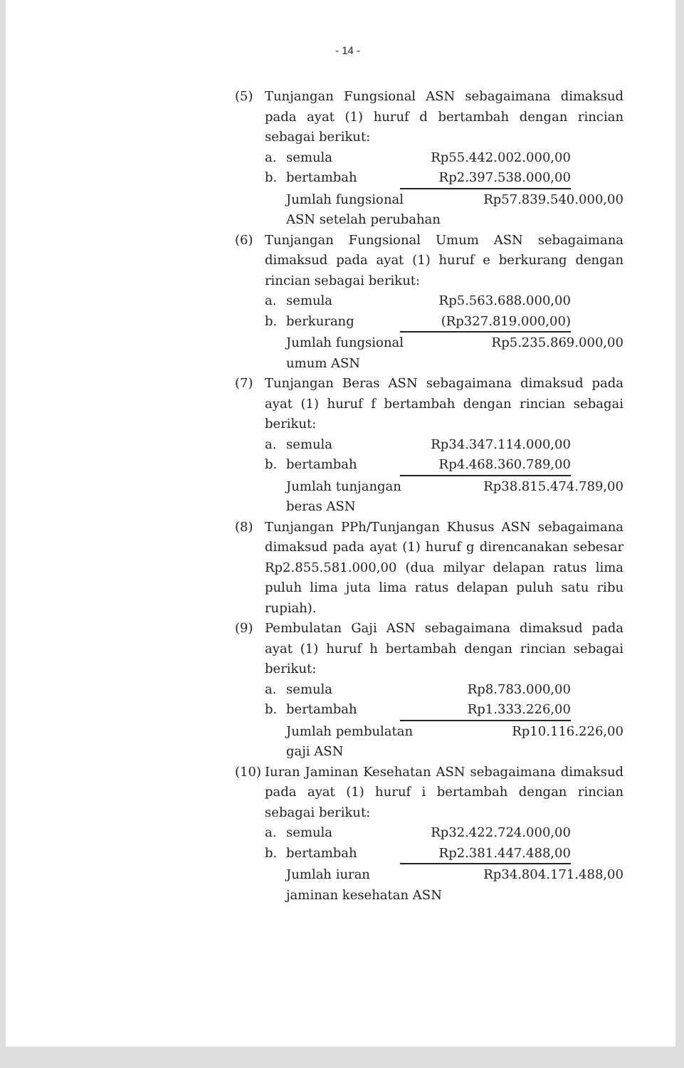- 14 -
(5) Tunjangan Fungsional ASN sebagaimana dimaksud pada ayat (1) huruf d bertambah dengan rincian sebagai berikut:
a. semula Rp55.442.002.000,00
b. bertambah Rp2.397.538.000,00
Jumlah fungsional
ASN setelah perubahan Rp57.839.540.000,00
(6) Tunjangan Fungsional Umum ASN sebagaimana dimaksud pada ayat (1) huruf e berkurang dengan rincian sebagai berikut:
a. semula Rp5.563.688.000,00
b. berkurang (Rp327.819.000,00)
Jumlah fungsional
umum ASN Rp5.235.869.000,00
(7) Tunjangan Beras ASN sebagaimana dimaksud pada ayat (1) huruf f bertambah dengan rincian sebagai berikut:
a. semula Rp34.347.114.000,00
b. bertambah Rp4.468.360.789,00
Jumlah tunjangan
beras ASN Rp38.815.474.789,00
(8) Tunjangan PPh/Tunjangan Khusus ASN sebagaimana dimaksud pada ayat (1) huruf g direncanakan sebesar Rp2.855.581.000,00 (dua milyar delapan ratus lima puluh lima juta lima ratus delapan puluh satu ribu rupiah).
(9) Pembulatan Gaji ASN sebagaimana dimaksud pada ayat (1) huruf h bertambah dengan rincian sebagai berikut:
a. semula Rp8.783.000,00
b. bertambah Rp1.333.226,00
Jumlah pembulatan
gaji ASN Rp10.116.226,00
(10)
Iuran Jaminan Kesehatan ASN sebagaimana dimaksud pada ayat (1) huruf i bertambah dengan rincian sebagai berikut:
a. semula Rp32.422.724.000,00
b. bertambah Rp2.381.447.488,00
Jumlah iuran
jaminan kesehatan ASN Rp34.804.171.488,00